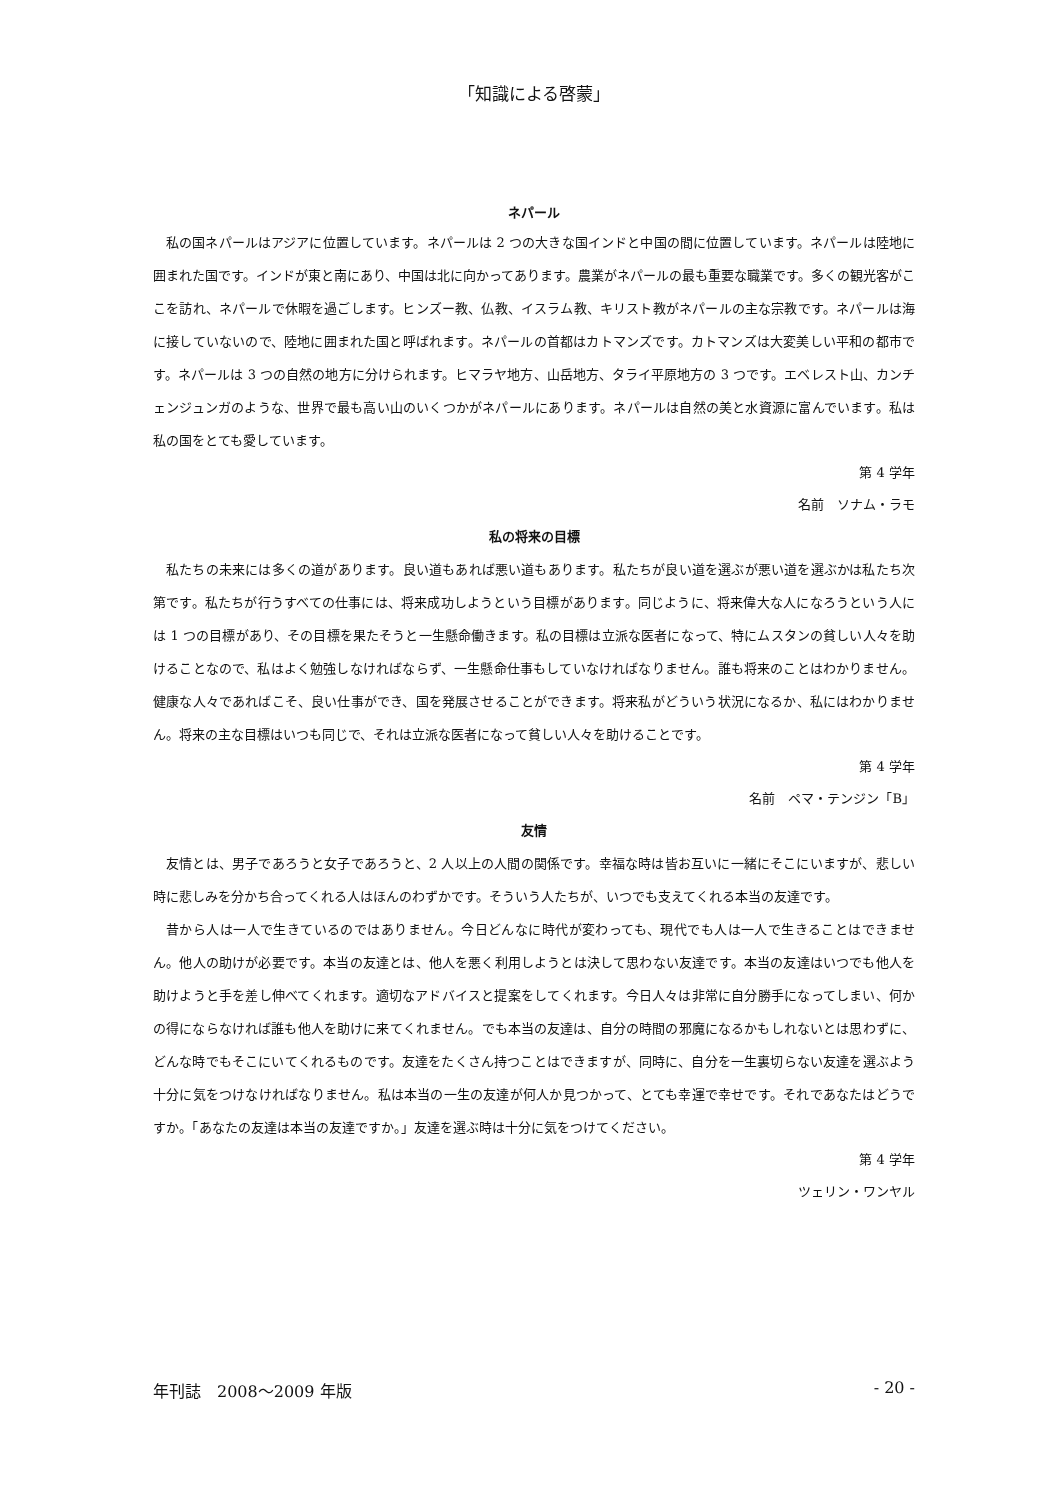「知識による啓蒙」
ネパール
私の国ネパールはアジアに位置しています。ネパールは 2 つの大きな国インドと中国の間に位置しています。ネパールは陸地に囲まれた国です。インドが東と南にあり、中国は北に向かってあります。農業がネパールの最も重要な職業です。多くの観光客がここを訪れ、ネパールで休暇を過ごします。ヒンズー教、仏教、イスラム教、キリスト教がネパールの主な宗教です。ネパールは海に接していないので、陸地に囲まれた国と呼ばれます。ネパールの首都はカトマンズです。カトマンズは大変美しい平和の都市です。ネパールは 3 つの自然の地方に分けられます。ヒマラヤ地方、山岳地方、タライ平原地方の 3 つです。エベレスト山、カンチェンジュンガのような、世界で最も高い山のいくつかがネパールにあります。ネパールは自然の美と水資源に富んでいます。私は私の国をとても愛しています。
第 4 学年
名前　ソナム・ラモ
私の将来の目標
私たちの未来には多くの道があります。良い道もあれば悪い道もあります。私たちが良い道を選ぶが悪い道を選ぶかは私たち次第です。私たちが行うすべての仕事には、将来成功しようという目標があります。同じように、将来偉大な人になろうという人には 1 つの目標があり、その目標を果たそうと一生懸命働きます。私の目標は立派な医者になって、特にムスタンの貧しい人々を助けることなので、私はよく勉強しなければならず、一生懸命仕事もしていなければなりません。誰も将来のことはわかりません。健康な人々であればこそ、良い仕事ができ、国を発展させることができます。将来私がどういう状況になるか、私にはわかりません。将来の主な目標はいつも同じで、それは立派な医者になって貧しい人々を助けることです。
第 4 学年
名前　ペマ・テンジン「B」
友情
友情とは、男子であろうと女子であろうと、2 人以上の人間の関係です。幸福な時は皆お互いに一緒にそこにいますが、悲しい時に悲しみを分かち合ってくれる人はほんのわずかです。そういう人たちが、いつでも支えてくれる本当の友達です。
昔から人は一人で生きているのではありません。今日どんなに時代が変わっても、現代でも人は一人で生きることはできません。他人の助けが必要です。本当の友達とは、他人を悪く利用しようとは決して思わない友達です。本当の友達はいつでも他人を助けようと手を差し伸べてくれます。適切なアドバイスと提案をしてくれます。今日人々は非常に自分勝手になってしまい、何かの得にならなければ誰も他人を助けに来てくれません。でも本当の友達は、自分の時間の邪魔になるかもしれないとは思わずに、どんな時でもそこにいてくれるものです。友達をたくさん持つことはできますが、同時に、自分を一生裏切らない友達を選ぶよう十分に気をつけなければなりません。私は本当の一生の友達が何人か見つかって、とても幸運で幸せです。それであなたはどうですか。「あなたの友達は本当の友達ですか。」友達を選ぶ時は十分に気をつけてください。
第 4 学年
ツェリン・ワンヤル
年刊誌　2008～2009 年版 - 20 -